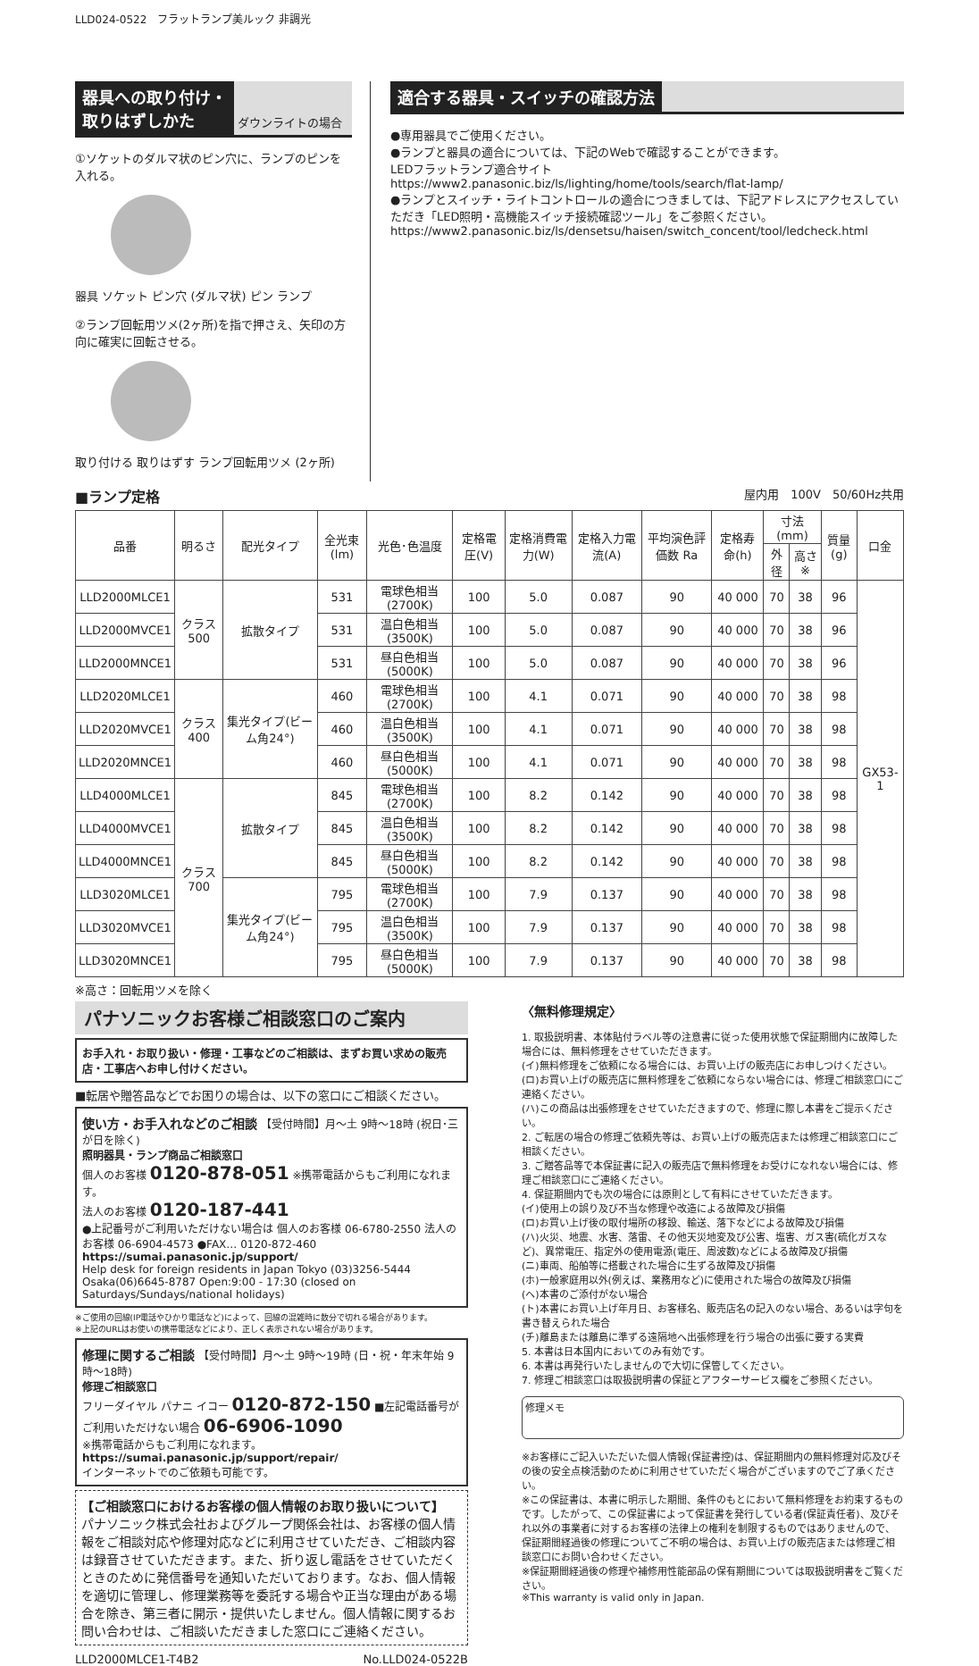LLD024-0522　フラットランプ美ルック 非調光
器具への取り付け・
取りはずしかた
ダウンライトの場合
①ソケットのダルマ状のピン穴に、ランプのピンを入れる。
器具 ソケット ピン穴 (ダルマ状) ピン ランプ
②ランプ回転用ツメ(2ヶ所)を指で押さえ、矢印の方向に確実に回転させる。
取り付ける 取りはずす ランプ回転用ツメ (2ヶ所)
適合する器具・スイッチの確認方法
●専用器具でご使用ください。
●ランプと器具の適合については、下記のWebで確認することができます。
LEDフラットランプ適合サイト
https://www2.panasonic.biz/ls/lighting/home/tools/search/flat-lamp/
●ランプとスイッチ・ライトコントロールの適合につきましては、下記アドレスにアクセスしていただき「LED照明・高機能スイッチ接続確認ツール」をご参照ください。
https://www2.panasonic.biz/ls/densetsu/haisen/switch_concent/tool/ledcheck.html
■ランプ定格 屋内用　100V　50/60Hz共用
| 品番 | 明るさ | 配光タイプ | 全光束(lm) | 光色･色温度 | 定格電圧(V) | 定格消費電力(W) | 定格入力電流(A) | 平均演色評価数 Ra | 定格寿命(h) | 寸法(mm) | | 質量(g) | 口金 |
| --- | --- | --- | --- | --- | --- | --- | --- | --- | --- | --- | --- | --- | --- |
| | | | | | | | | | | 外径 | 高さ※ | | |
| LLD2000MLCE1 | クラス500 | 拡散タイプ | 531 | 電球色相当(2700K) | 100 | 5.0 | 0.087 | 90 | 40 000 | 70 | 38 | 96 | GX53-1 |
| LLD2000MVCE1 | | | 531 | 温白色相当(3500K) | 100 | 5.0 | 0.087 | 90 | 40 000 | 70 | 38 | 96 | |
| LLD2000MNCE1 | | | 531 | 昼白色相当(5000K) | 100 | 5.0 | 0.087 | 90 | 40 000 | 70 | 38 | 96 | |
| LLD2020MLCE1 | クラス400 | 集光タイプ(ビーム角24°) | 460 | 電球色相当(2700K) | 100 | 4.1 | 0.071 | 90 | 40 000 | 70 | 38 | 98 | |
| LLD2020MVCE1 | | | 460 | 温白色相当(3500K) | 100 | 4.1 | 0.071 | 90 | 40 000 | 70 | 38 | 98 | |
| LLD2020MNCE1 | | | 460 | 昼白色相当(5000K) | 100 | 4.1 | 0.071 | 90 | 40 000 | 70 | 38 | 98 | |
| LLD4000MLCE1 | クラス700 | 拡散タイプ | 845 | 電球色相当(2700K) | 100 | 8.2 | 0.142 | 90 | 40 000 | 70 | 38 | 98 | |
| LLD4000MVCE1 | | | 845 | 温白色相当(3500K) | 100 | 8.2 | 0.142 | 90 | 40 000 | 70 | 38 | 98 | |
| LLD4000MNCE1 | | | 845 | 昼白色相当(5000K) | 100 | 8.2 | 0.142 | 90 | 40 000 | 70 | 38 | 98 | |
| LLD3020MLCE1 | | 集光タイプ(ビーム角24°) | 795 | 電球色相当(2700K) | 100 | 7.9 | 0.137 | 90 | 40 000 | 70 | 38 | 98 | |
| LLD3020MVCE1 | | | 795 | 温白色相当(3500K) | 100 | 7.9 | 0.137 | 90 | 40 000 | 70 | 38 | 98 | |
| LLD3020MNCE1 | | | 795 | 昼白色相当(5000K) | 100 | 7.9 | 0.137 | 90 | 40 000 | 70 | 38 | 98 | |
※高さ：回転用ツメを除く
パナソニックお客様ご相談窓口のご案内
お手入れ・お取り扱い・修理・工事などのご相談は、まずお買い求めの販売店・工事店へお申し付けください。
■転居や贈答品などでお困りの場合は、以下の窓口にご相談ください。
使い方・お手入れなどのご相談 【受付時間】月～土 9時～18時 (祝日･三が日を除く)
照明器具・ランプ商品ご相談窓口
個人のお客様 0120-878-051 ※携帯電話からもご利用になれます。
法人のお客様 0120-187-441
●上記番号がご利用いただけない場合は 個人のお客様 06-6780-2550 法人のお客様 06-6904-4573 ●FAX… 0120-872-460
https://sumai.panasonic.jp/support/
Help desk for foreign residents in Japan Tokyo (03)3256-5444 Osaka(06)6645-8787 Open:9:00 - 17:30 (closed on Saturdays/Sundays/national holidays)
※ご使用の回線(IP電話やひかり電話など)によって、回線の混雑時に数分で切れる場合があります。
※上記のURLはお使いの携帯電話などにより、正しく表示されない場合があります。
修理に関するご相談 【受付時間】月～土 9時～19時 (日・祝・年末年始 9時～18時)
修理ご相談窓口
フリーダイヤル パナニ イコー 0120-872-150 ■左記電話番号がご利用いただけない場合 06-6906-1090
※携帯電話からもご利用になれます。
https://sumai.panasonic.jp/support/repair/
インターネットでのご依頼も可能です。
【ご相談窓口におけるお客様の個人情報のお取り扱いについて】
パナソニック株式会社およびグループ関係会社は、お客様の個人情報をご相談対応や修理対応などに利用させていただき、ご相談内容は録音させていただきます。また、折り返し電話をさせていただくときのために発信番号を通知いただいております。なお、個人情報を適切に管理し、修理業務等を委託する場合や正当な理由がある場合を除き、第三者に開示・提供いたしません。個人情報に関するお問い合わせは、ご相談いただきました窓口にご連絡ください。
LLD2000MLCE1-T4B2 No.LLD024-0522B
〈無料修理規定〉
1. 取扱説明書、本体貼付ラベル等の注意書に従った使用状態で保証期間内に故障した場合には、無料修理をさせていただきます。
(イ)無料修理をご依頼になる場合には、お買い上げの販売店にお申しつけください。
(ロ)お買い上げの販売店に無料修理をご依頼にならない場合には、修理ご相談窓口にご連絡ください。
(ハ)この商品は出張修理をさせていただきますので、修理に際し本書をご提示ください。
2. ご転居の場合の修理ご依頼先等は、お買い上げの販売店または修理ご相談窓口にご相談ください。
3. ご贈答品等で本保証書に記入の販売店で無料修理をお受けになれない場合には、修理ご相談窓口にご連絡ください。
4. 保証期間内でも次の場合には原則として有料にさせていただきます。
(イ)使用上の誤り及び不当な修理や改造による故障及び損傷
(ロ)お買い上げ後の取付場所の移設、輸送、落下などによる故障及び損傷
(ハ)火災、地震、水害、落雷、その他天災地変及び公害、塩害、ガス害(硫化ガスなど)、異常電圧、指定外の使用電源(電圧、周波数)などによる故障及び損傷
(ニ)車両、船舶等に搭載された場合に生ずる故障及び損傷
(ホ)一般家庭用以外(例えば、業務用など)に使用された場合の故障及び損傷
(ヘ)本書のご添付がない場合
(ト)本書にお買い上げ年月日、お客様名、販売店名の記入のない場合、あるいは字句を書き替えられた場合
(チ)離島または離島に準ずる遠隔地へ出張修理を行う場合の出張に要する実費
5. 本書は日本国内においてのみ有効です。
6. 本書は再発行いたしませんので大切に保管してください。
7. 修理ご相談窓口は取扱説明書の保証とアフターサービス欄をご参照ください。
修理メモ
※お客様にご記入いただいた個人情報(保証書控)は、保証期間内の無料修理対応及びその後の安全点検活動のために利用させていただく場合がございますのでご了承ください。
※この保証書は、本書に明示した期間、条件のもとにおいて無料修理をお約束するものです。したがって、この保証書によって保証書を発行している者(保証責任者)、及びそれ以外の事業者に対するお客様の法律上の権利を制限するものではありませんので、保証期間経過後の修理についてご不明の場合は、お買い上げの販売店または修理ご相談窓口にお問い合わせください。
※保証期間経過後の修理や補修用性能部品の保有期間については取扱説明書をご覧ください。
※This warranty is valid only in Japan.